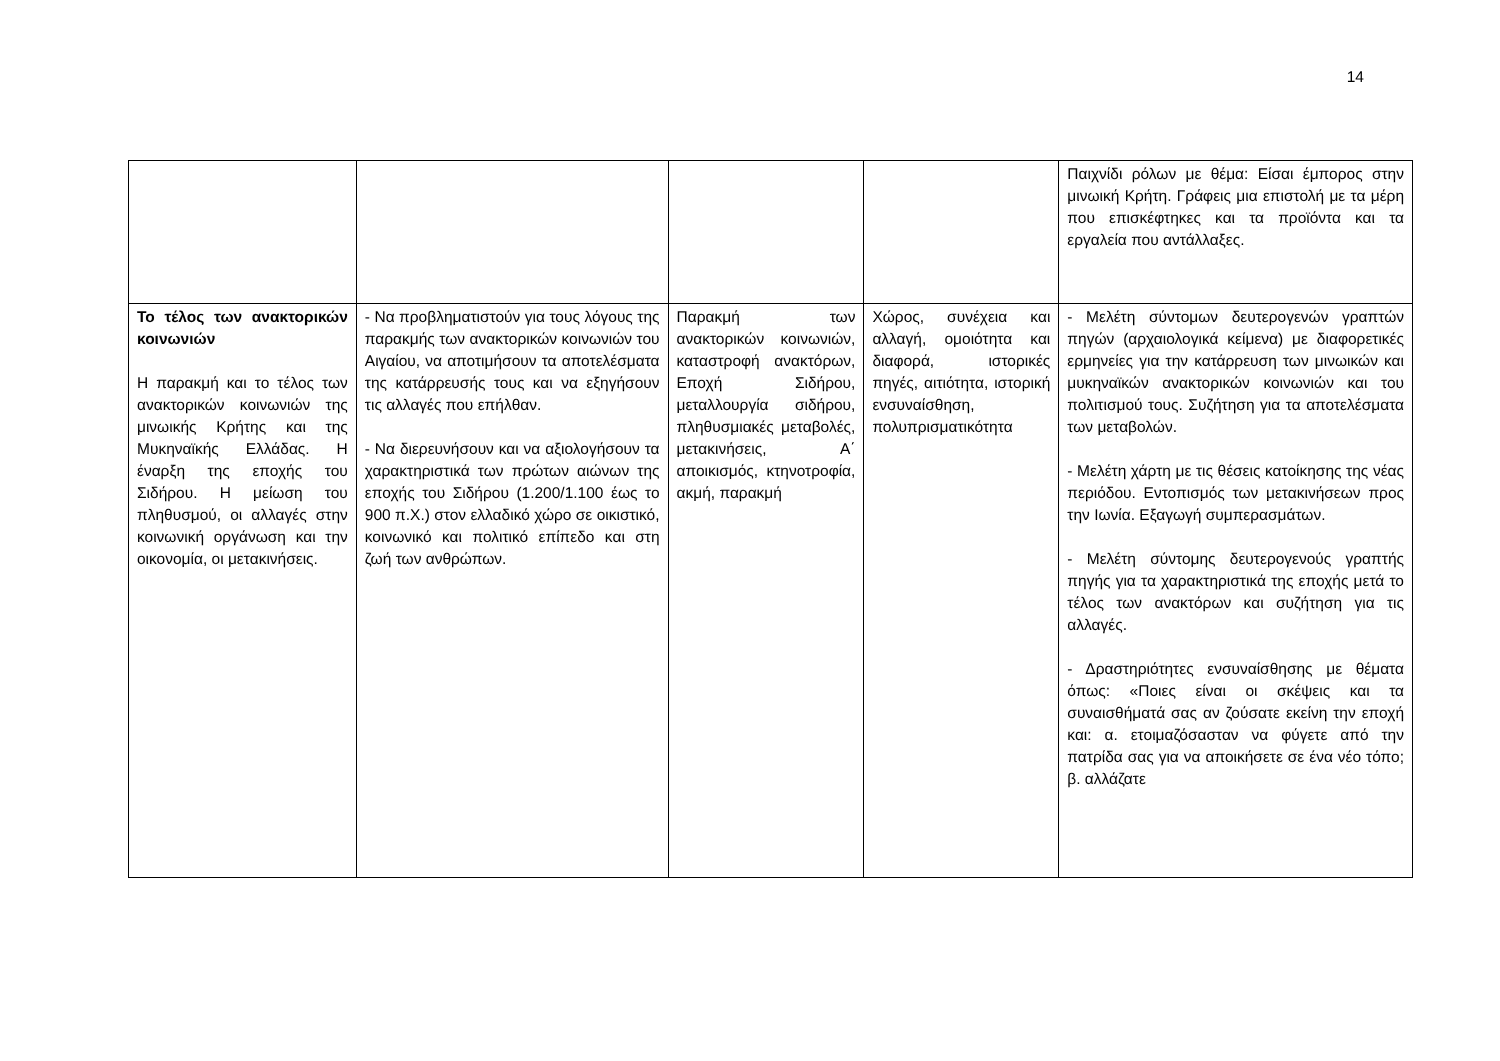14
| | | | | Παιχνίδι ρόλων με θέμα: Είσαι έμπορος στην μινωική Κρήτη. Γράφεις μια επιστολή με τα μέρη που επισκέφτηκες και τα προϊόντα και τα εργαλεία που αντάλλαξες. |
| Το τέλος των ανακτορικών κοινωνιών Η παρακμή και το τέλος των ανακτορικών κοινωνιών της μινωικής Κρήτης και της Μυκηναϊκής Ελλάδας. Η έναρξη της εποχής του Σιδήρου. Η μείωση του πληθυσμού, οι αλλαγές στην κοινωνική οργάνωση και την οικονομία, οι μετακινήσεις. | - Να προβληματιστούν για τους λόγους της παρακμής των ανακτορικών κοινωνιών του Αιγαίου, να αποτιμήσουν τα αποτελέσματα της κατάρρευσής τους και να εξηγήσουν τις αλλαγές που επήλθαν. - Να διερευνήσουν και να αξιολογήσουν τα χαρακτηριστικά των πρώτων αιώνων της εποχής του Σιδήρου (1.200/1.100 έως το 900 π.Χ.) στον ελλαδικό χώρο σε οικιστικό, κοινωνικό και πολιτικό επίπεδο και στη ζωή των ανθρώπων. | Παρακμή των ανακτορικών κοινωνιών, καταστροφή ανακτόρων, Εποχή Σιδήρου, μεταλλουργία σιδήρου, πληθυσμιακές μεταβολές, μετακινήσεις, Α΄ αποικισμός, κτηνοτροφία, ακμή, παρακμή | Χώρος, συνέχεια και αλλαγή, ομοιότητα και διαφορά, ιστορικές πηγές, αιτιότητα, ιστορική ενσυναίσθηση, πολυπρισματικότητα | - Μελέτη σύντομων δευτερογενών γραπτών πηγών (αρχαιολογικά κείμενα) με διαφορετικές ερμηνείες για την κατάρρευση των μινωικών και μυκηναϊκών ανακτορικών κοινωνιών και του πολιτισμού τους. Συζήτηση για τα αποτελέσματα των μεταβολών. - Μελέτη χάρτη με τις θέσεις κατοίκησης της νέας περιόδου. Εντοπισμός των μετακινήσεων προς την Ιωνία. Εξαγωγή συμπερασμάτων. - Μελέτη σύντομης δευτερογενούς γραπτής πηγής για τα χαρακτηριστικά της εποχής μετά το τέλος των ανακτόρων και συζήτηση για τις αλλαγές. - Δραστηριότητες ενσυναίσθησης με θέματα όπως: «Ποιες είναι οι σκέψεις και τα συναισθήματά σας αν ζούσατε εκείνη την εποχή και: α. ετοιμαζόσασταν να φύγετε από την πατρίδα σας για να αποικήσετε σε ένα νέο τόπο; β. αλλάζατε |